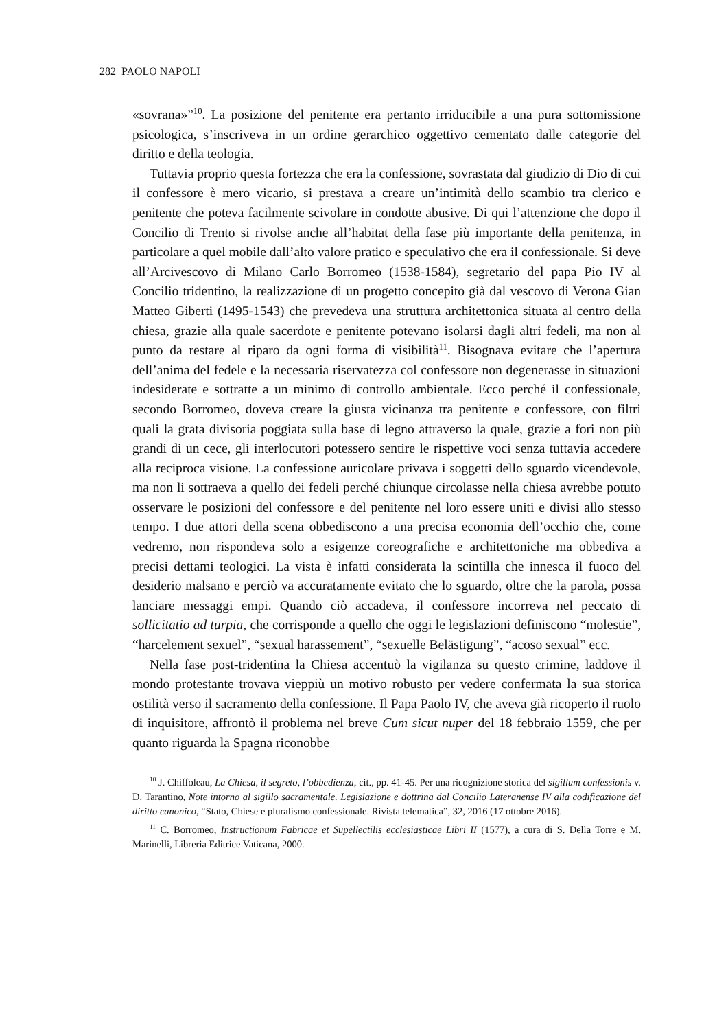282 PAOLO NAPOLI
«sovrana»”<sup>10</sup>. La posizione del penitente era pertanto irriducibile a una pura sottomissione psicologica, s’inscriveva in un ordine gerarchico oggettivo cementato dalle categorie del diritto e della teologia.
Tuttavia proprio questa fortezza che era la confessione, sovrastata dal giudizio di Dio di cui il confessore è mero vicario, si prestava a creare un’intimità dello scambio tra clerico e penitente che poteva facilmente scivolare in condotte abusive. Di qui l’attenzione che dopo il Concilio di Trento si rivolse anche all’habitat della fase più importante della penitenza, in particolare a quel mobile dall’alto valore pratico e speculativo che era il confessionale. Si deve all’Arcivescovo di Milano Carlo Borromeo (1538-1584), segretario del papa Pio IV al Concilio tridentino, la realizzazione di un progetto concepito già dal vescovo di Verona Gian Matteo Giberti (1495-1543) che prevedeva una struttura architettonica situata al centro della chiesa, grazie alla quale sacerdote e penitente potevano isolarsi dagli altri fedeli, ma non al punto da restare al riparo da ogni forma di visibilità<sup>11</sup>. Bisognava evitare che l’apertura dell’anima del fedele e la necessaria riservatezza col confessore non degenerasse in situazioni indesiderate e sottratte a un minimo di controllo ambientale. Ecco perché il confessionale, secondo Borromeo, doveva creare la giusta vicinanza tra penitente e confessore, con filtri quali la grata divisoria poggiata sulla base di legno attraverso la quale, grazie a fori non più grandi di un cece, gli interlocutori potessero sentire le rispettive voci senza tuttavia accedere alla reciproca visione. La confessione auricolare privava i soggetti dello sguardo vicendevole, ma non li sottraeva a quello dei fedeli perché chiunque circolasse nella chiesa avrebbe potuto osservare le posizioni del confessore e del penitente nel loro essere uniti e divisi allo stesso tempo. I due attori della scena obbediscono a una precisa economia dell’occhio che, come vedremo, non rispondeva solo a esigenze coreografiche e architettoniche ma obbediva a precisi dettami teologici. La vista è infatti considerata la scintilla che innesca il fuoco del desiderio malsano e perciò va accuratamente evitato che lo sguardo, oltre che la parola, possa lanciare messaggi empi. Quando ciò accadeva, il confessore incorreva nel peccato di sollicitatio ad turpia, che corrisponde a quello che oggi le legislazioni definiscono “molestie”, “harcelement sexuel”, “sexual harassement”, “sexuelle Belästigung”, “acoso sexual” ecc.
Nella fase post-tridentina la Chiesa accentuò la vigilanza su questo crimine, laddove il mondo protestante trovava vieppiù un motivo robusto per vedere confermata la sua storica ostilità verso il sacramento della confessione. Il Papa Paolo IV, che aveva già ricoperto il ruolo di inquisitore, affrontò il problema nel breve Cum sicut nuper del 18 febbraio 1559, che per quanto riguarda la Spagna riconobbe
<sup>10</sup> J. Chiffoleau, La Chiesa, il segreto, l’obbedienza, cit., pp. 41-45. Per una ricognizione storica del sigillum confessionis v. D. Tarantino, Note intorno al sigillo sacramentale. Legislazione e dottrina dal Concilio Lateranense IV alla codificazione del diritto canonico, “Stato, Chiese e pluralismo confessionale. Rivista telematica”, 32, 2016 (17 ottobre 2016).
<sup>11</sup> C. Borromeo, Instructionum Fabricae et Supellectilis ecclesiasticae Libri II (1577), a cura di S. Della Torre e M. Marinelli, Libreria Editrice Vaticana, 2000.